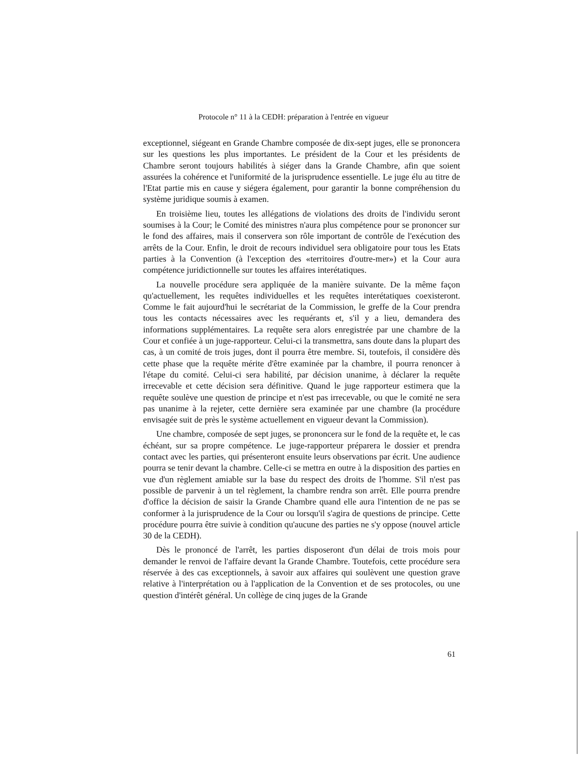Protocole n° 11 à la CEDH: préparation à l'entrée en vigueur
exceptionnel, siégeant en Grande Chambre composée de dix-sept juges, elle se prononcera sur les questions les plus importantes. Le président de la Cour et les présidents de Chambre seront toujours habilités à siéger dans la Grande Chambre, afin que soient assurées la cohérence et l'uniformité de la jurisprudence essentielle. Le juge élu au titre de l'Etat partie mis en cause y siégera également, pour garantir la bonne compréhension du système juridique soumis à examen.
En troisième lieu, toutes les allégations de violations des droits de l'individu seront soumises à la Cour; le Comité des ministres n'aura plus compétence pour se prononcer sur le fond des affaires, mais il conservera son rôle important de contrôle de l'exécution des arrêts de la Cour. Enfin, le droit de recours individuel sera obligatoire pour tous les Etats parties à la Convention (à l'exception des «territoires d'outre-mer») et la Cour aura compétence juridictionnelle sur toutes les affaires interétatiques.
La nouvelle procédure sera appliquée de la manière suivante. De la même façon qu'actuellement, les requêtes individuelles et les requêtes interétatiques coexisteront. Comme le fait aujourd'hui le secrétariat de la Commission, le greffe de la Cour prendra tous les contacts nécessaires avec les requérants et, s'il y a lieu, demandera des informations supplémentaires. La requête sera alors enregistrée par une chambre de la Cour et confiée à un juge-rapporteur. Celui-ci la transmettra, sans doute dans la plupart des cas, à un comité de trois juges, dont il pourra être membre. Si, toutefois, il considère dès cette phase que la requête mérite d'être examinée par la chambre, il pourra renoncer à l'étape du comité. Celui-ci sera habilité, par décision unanime, à déclarer la requête irrecevable et cette décision sera définitive. Quand le juge rapporteur estimera que la requête soulève une question de principe et n'est pas irrecevable, ou que le comité ne sera pas unanime à la rejeter, cette dernière sera examinée par une chambre (la procédure envisagée suit de près le système actuellement en vigueur devant la Commission).
Une chambre, composée de sept juges, se prononcera sur le fond de la requête et, le cas échéant, sur sa propre compétence. Le juge-rapporteur préparera le dossier et prendra contact avec les parties, qui présenteront ensuite leurs observations par écrit. Une audience pourra se tenir devant la chambre. Celle-ci se mettra en outre à la disposition des parties en vue d'un règlement amiable sur la base du respect des droits de l'homme. S'il n'est pas possible de parvenir à un tel règlement, la chambre rendra son arrêt. Elle pourra prendre d'office la décision de saisir la Grande Chambre quand elle aura l'intention de ne pas se conformer à la jurisprudence de la Cour ou lorsqu'il s'agira de questions de principe. Cette procédure pourra être suivie à condition qu'aucune des parties ne s'y oppose (nouvel article 30 de la CEDH).
Dès le prononcé de l'arrêt, les parties disposeront d'un délai de trois mois pour demander le renvoi de l'affaire devant la Grande Chambre. Toutefois, cette procédure sera réservée à des cas exceptionnels, à savoir aux affaires qui soulèvent une question grave relative à l'interprétation ou à l'application de la Convention et de ses protocoles, ou une question d'intérêt général. Un collège de cinq juges de la Grande
61